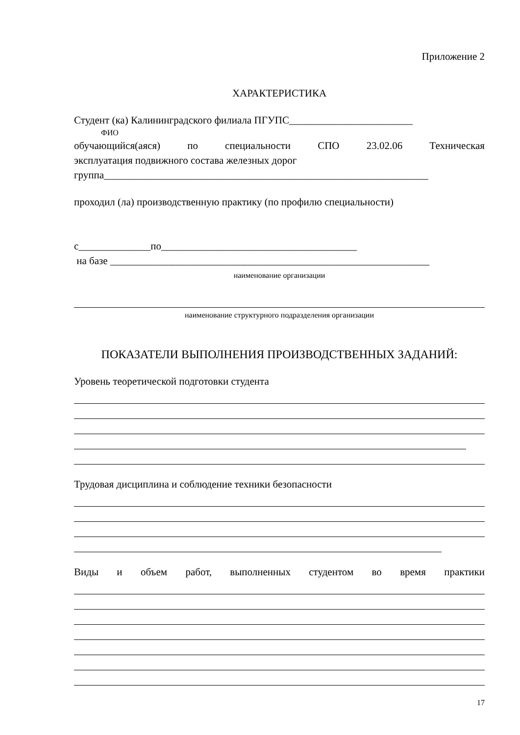Приложение 2
ХАРАКТЕРИСТИКА
Студент (ка) Калининградского филиала ПГУПС________________________
ФИО
обучающийся(аяся) по специальности СПО 23.02.06 Техническая
эксплуатация подвижного состава железных дорог
группа_______________________________________________________________
проходил (ла) производственную практику (по профилю специальности)
с______________по______________________________________
на базе ______________________________________________________________
наименование организации
наименование структурного подразделения организации
ПОКАЗАТЕЛИ ВЫПОЛНЕНИЯ ПРОИЗВОДСТВЕННЫХ ЗАДАНИЙ:
Уровень теоретической подготовки студента
Трудовая дисциплина и соблюдение техники безопасности
Виды и объем работ, выполненных студентом во время практики
17